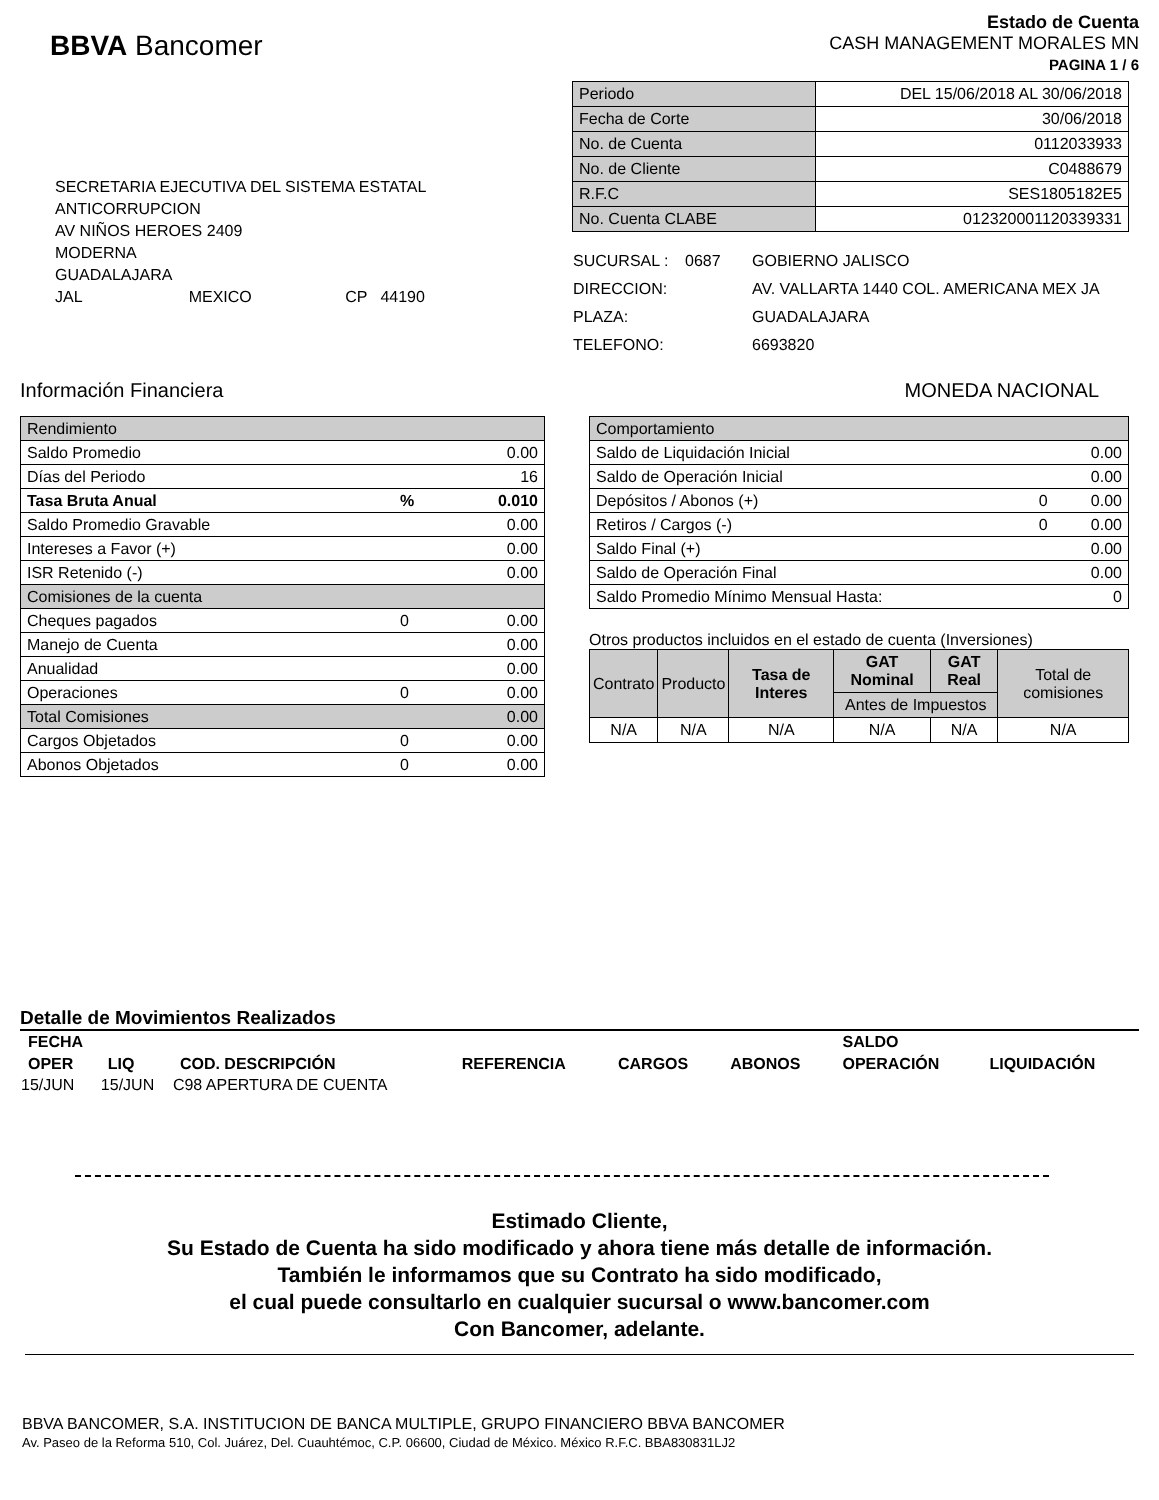BBVA Bancomer
Estado de Cuenta
CASH MANAGEMENT MORALES MN
PAGINA 1 / 6
SECRETARIA EJECUTIVA DEL SISTEMA ESTATAL
ANTICORRUPCION
AV NIÑOS HEROES 2409
MODERNA
GUADALAJARA
JAL MEXICO CP 44190
| Periodo | DEL 15/06/2018 AL 30/06/2018 |
| Fecha de Corte | 30/06/2018 |
| No. de Cuenta | 0112033933 |
| No. de Cliente | C0488679 |
| R.F.C | SES1805182E5 |
| No. Cuenta CLABE | 012320001120339331 |
| SUCURSAL : | 0687 | GOBIERNO JALISCO |
| DIRECCION: | | AV. VALLARTA 1440 COL. AMERICANA MEX JA |
| PLAZA: | | GUADALAJARA |
| TELEFONO: | | 6693820 |
Información Financiera MONEDA NACIONAL
| Rendimiento | | |
| Saldo Promedio | | 0.00 |
| Días del Periodo | | 16 |
| Tasa Bruta Anual | % | 0.010 |
| Saldo Promedio Gravable | | 0.00 |
| Intereses a Favor (+) | | 0.00 |
| ISR Retenido (-) | | 0.00 |
| Comisiones de la cuenta | | |
| Cheques pagados | 0 | 0.00 |
| Manejo de Cuenta | | 0.00 |
| Anualidad | | 0.00 |
| Operaciones | 0 | 0.00 |
| Total Comisiones | | 0.00 |
| Cargos Objetados | 0 | 0.00 |
| Abonos Objetados | 0 | 0.00 |
| Comportamiento | | |
| Saldo de Liquidación Inicial | | 0.00 |
| Saldo de Operación Inicial | | 0.00 |
| Depósitos / Abonos (+) | 0 | 0.00 |
| Retiros / Cargos (-) | 0 | 0.00 |
| Saldo Final (+) | | 0.00 |
| Saldo de Operación Final | | 0.00 |
| Saldo Promedio Mínimo Mensual Hasta: | | 0 |
Otros productos incluidos en el estado de cuenta (Inversiones)
| Contrato | Producto | Tasa de Interes | GAT Nominal | GAT Real | Total de comisiones |
| --- | --- | --- | --- | --- | --- |
| | | | Antes de Impuestos | | |
| N/A | N/A | N/A | N/A | N/A | N/A |
Detalle de Movimientos Realizados
| FECHA | | | | | | SALDO | |
| --- | --- | --- | --- | --- | --- | --- | --- |
| OPER | LIQ | COD. DESCRIPCIÓN | REFERENCIA | CARGOS | ABONOS | OPERACIÓN | LIQUIDACIÓN |
| 15/JUN | 15/JUN | C98 APERTURA DE CUENTA | | | | | |
Estimado Cliente,
Su Estado de Cuenta ha sido modificado y ahora tiene más detalle de información.
También le informamos que su Contrato ha sido modificado,
el cual puede consultarlo en cualquier sucursal o www.bancomer.com
Con Bancomer, adelante.
BBVA BANCOMER, S.A. INSTITUCION DE BANCA MULTIPLE, GRUPO FINANCIERO BBVA BANCOMER
Av. Paseo de la Reforma 510, Col. Juárez, Del. Cuauhtémoc, C.P. 06600, Ciudad de México. México R.F.C. BBA830831LJ2